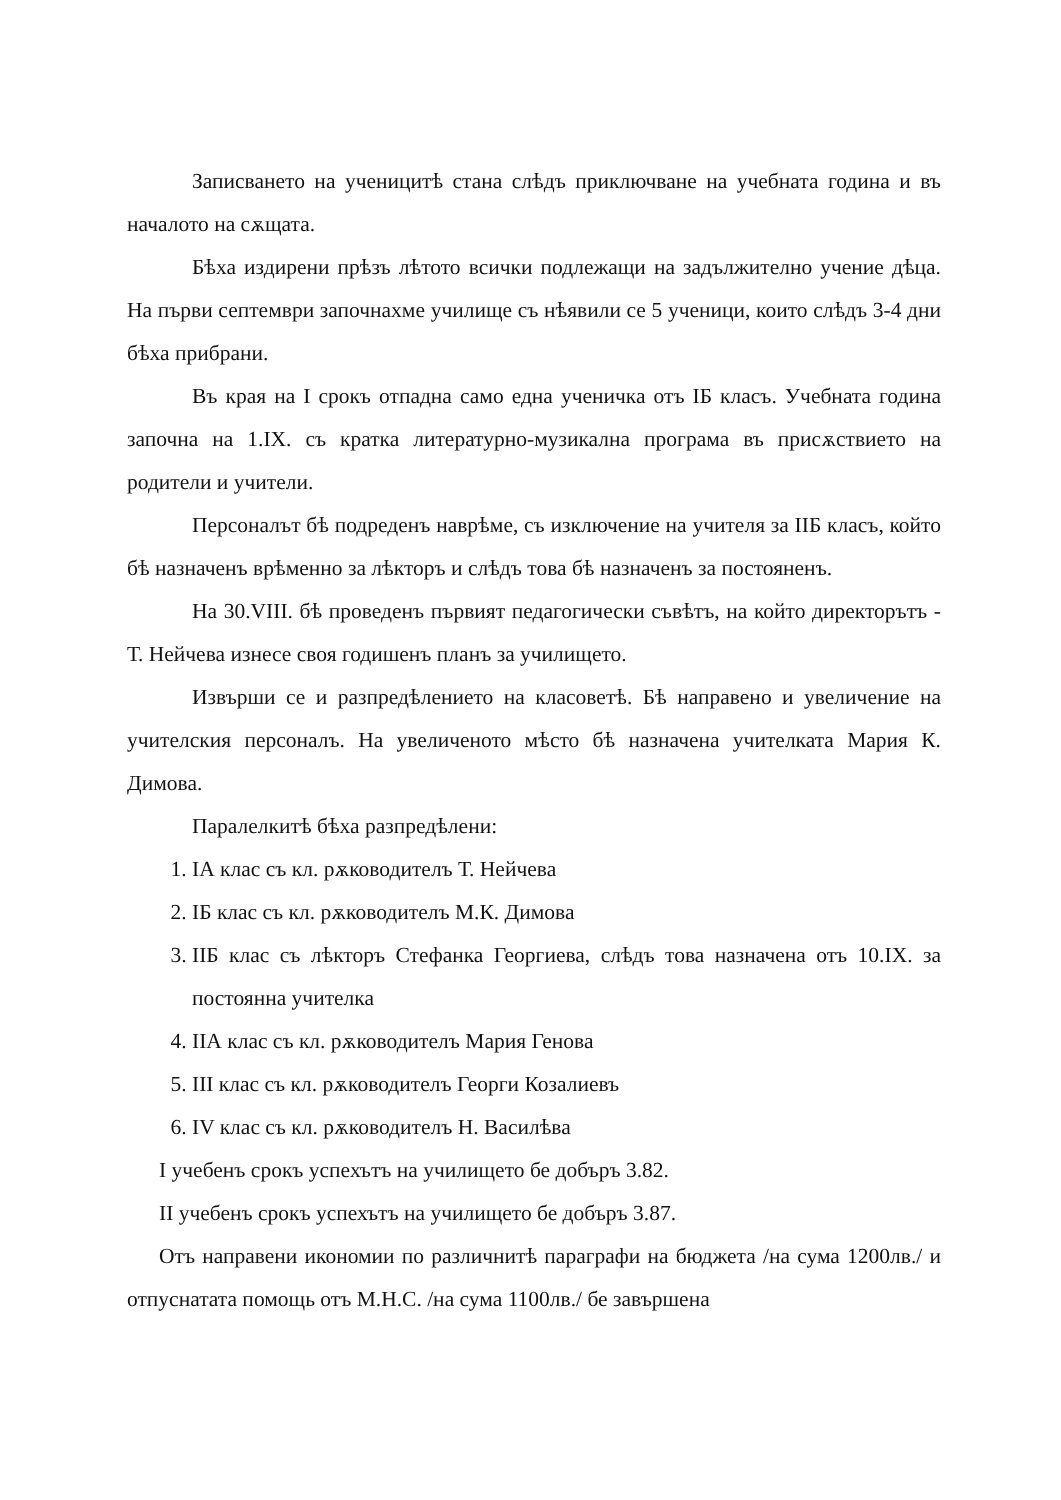Записването на ученицитѣ стана слѣдъ приключване на учебната година и въ началото на сѫщата.
Бѣха издирени прѣзъ лѣтото всички подлежащи на задължително учение дѣца. На първи септември започнахме училище съ нѣявили се 5 ученици, които слѣдъ 3-4 дни бѣха прибрани.
Въ края на I срокъ отпадна само една ученичка отъ IБ класъ. Учебната година започна на 1.IX. съ кратка литературно-музикална програма въ присѫствието на родители и учители.
Персоналът бѣ подреденъ наврѣме, съ изключение на учителя за IIБ класъ, който бѣ назначенъ врѣменно за лѣкторъ и слѣдъ това бѣ назначенъ за постояненъ.
На 30.VIII. бѣ проведенъ първият педагогически съвѣтъ, на който директорътъ - Т. Нейчева изнесе своя годишенъ планъ за училището.
Извърши се и разпредѣлението на класоветѣ. Бѣ направено и увеличение на учителския персоналъ. На увеличеното мѣсто бѣ назначена учителката Мария К. Димова.
Паралелкитѣ бѣха разпредѣлени:
1. IА клас съ кл. рѫководителъ Т. Нейчева
2. IБ клас съ кл. рѫководителъ М.К. Димова
3. IIБ клас съ лѣкторъ Стефанка Георгиева, слѣдъ това назначена отъ 10.IX. за постоянна учителка
4. IIА клас съ кл. рѫководителъ Мария Генова
5. III клас съ кл. рѫководителъ Георги Козалиевъ
6. IV клас съ кл. рѫководителъ Н. Василѣва
I учебенъ срокъ успехътъ на училището бе добъръ 3.82.
II учебенъ срокъ успехътъ на училището бе добъръ 3.87.
Отъ направени икономии по различнитѣ параграфи на бюджета /на сума 1200лв./ и отпуснатата помощь отъ М.Н.С. /на сума 1100лв./ бе завършена